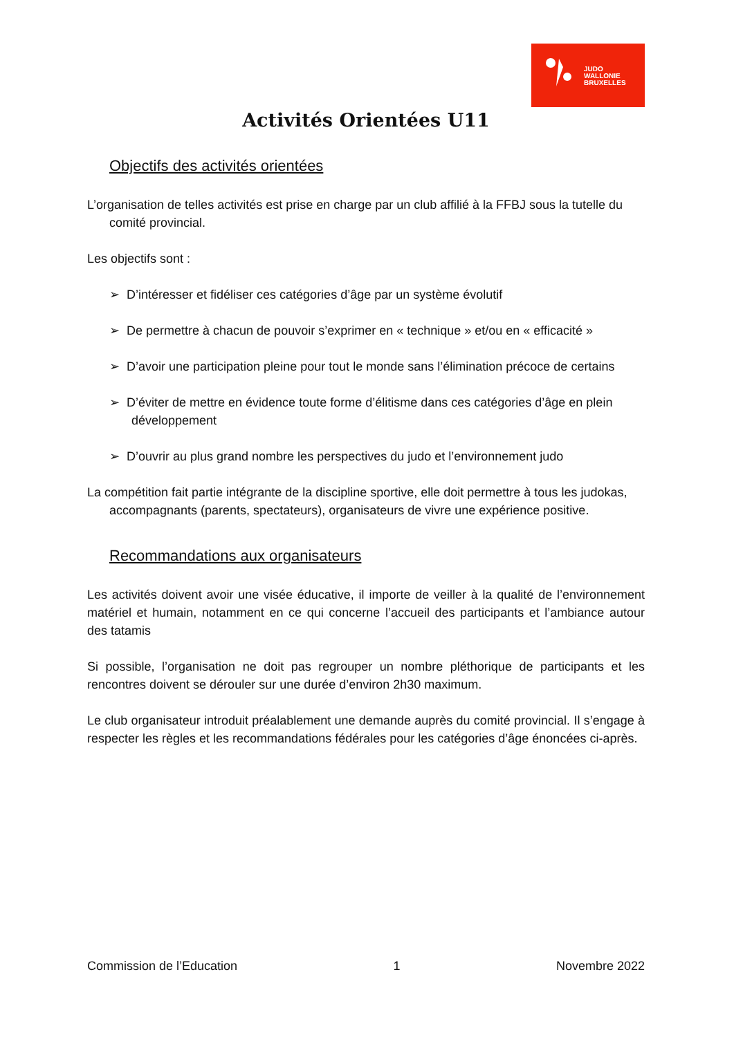JUDO
WALLONIE
BRUXELLES
Activités Orientées U11
Objectifs des activités orientées
L’organisation de telles activités est prise en charge par un club affilié à la FFBJ sous la tutelle du comité provincial.
Les objectifs sont :
➢ D’intéresser et fidéliser ces catégories d’âge par un système évolutif
➢ De permettre à chacun de pouvoir s’exprimer en « technique » et/ou en « efficacité »
➢ D’avoir une participation pleine pour tout le monde sans l’élimination précoce de certains
➢ D’éviter de mettre en évidence toute forme d’élitisme dans ces catégories d’âge en plein développement
➢ D’ouvrir au plus grand nombre les perspectives du judo et l’environnement judo
La compétition fait partie intégrante de la discipline sportive, elle doit permettre à tous les judokas, accompagnants (parents, spectateurs), organisateurs de vivre une expérience positive.
Recommandations aux organisateurs
Les activités doivent avoir une visée éducative, il importe de veiller à la qualité de l’environnement matériel et humain, notamment en ce qui concerne l’accueil des participants et l’ambiance autour des tatamis
Si possible, l’organisation ne doit pas regrouper un nombre pléthorique de participants et les rencontres doivent se dérouler sur une durée d’environ 2h30 maximum.
Le club organisateur introduit préalablement une demande auprès du comité provincial. Il s’engage à respecter les règles et les recommandations fédérales pour les catégories d’âge énoncées ci-après.
Commission de l’Education 1 Novembre 2022